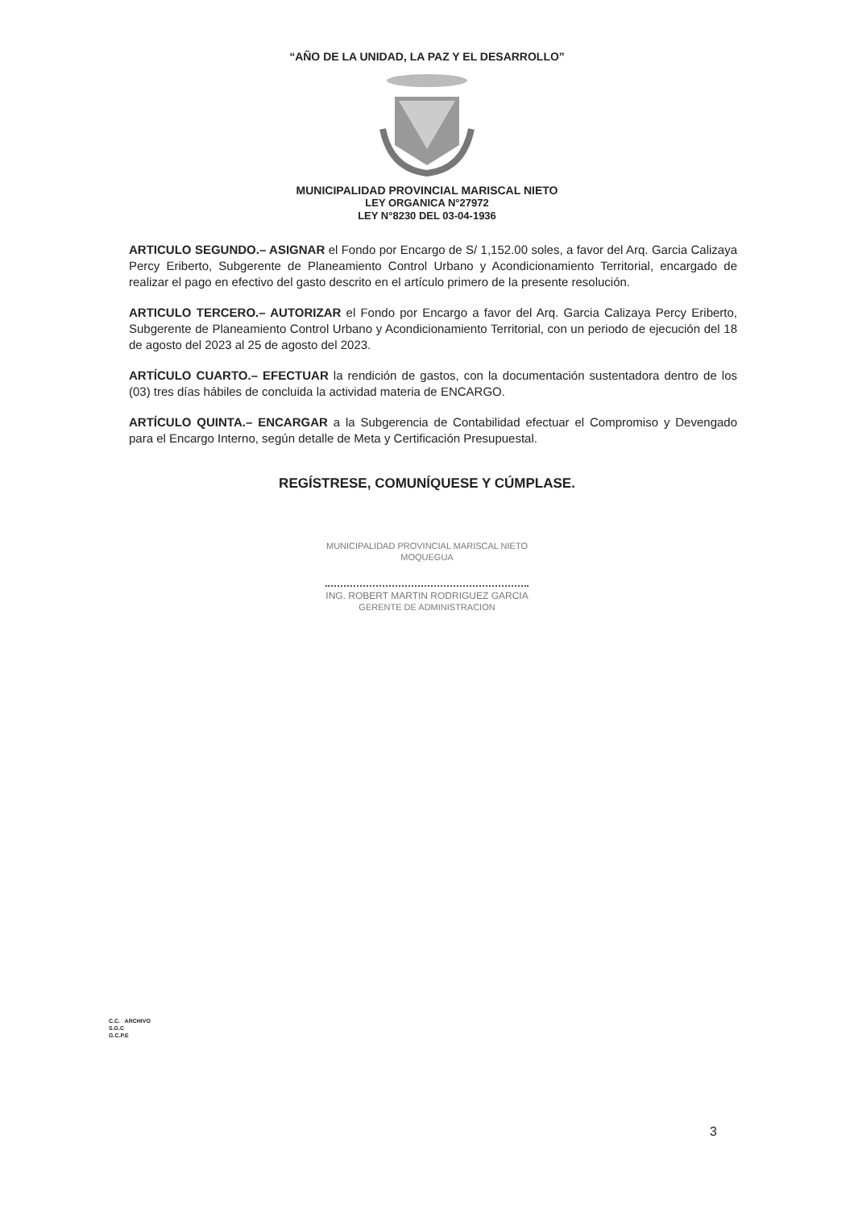“AÑO DE LA UNIDAD, LA PAZ Y EL DESARROLLO”
MUNICIPALIDAD PROVINCIAL MARISCAL NIETO
LEY ORGANICA N°27972
LEY N°8230 DEL 03-04-1936
ARTICULO SEGUNDO.– ASIGNAR el Fondo por Encargo de S/ 1,152.00 soles, a favor del Arq. Garcia Calizaya Percy Eriberto, Subgerente de Planeamiento Control Urbano y Acondicionamiento Territorial, encargado de realizar el pago en efectivo del gasto descrito en el artículo primero de la presente resolución.
ARTICULO TERCERO.– AUTORIZAR el Fondo por Encargo a favor del Arq. Garcia Calizaya Percy Eriberto, Subgerente de Planeamiento Control Urbano y Acondicionamiento Territorial, con un periodo de ejecución del 18 de agosto del 2023 al 25 de agosto del 2023.
ARTÍCULO CUARTO.– EFECTUAR la rendición de gastos, con la documentación sustentadora dentro de los (03) tres días hábiles de concluida la actividad materia de ENCARGO.
ARTÍCULO QUINTA.– ENCARGAR a la Subgerencia de Contabilidad efectuar el Compromiso y Devengado para el Encargo Interno, según detalle de Meta y Certificación Presupuestal.
REGÍSTRESE, COMUNÍQUESE Y CÚMPLASE.
MUNICIPALIDAD PROVINCIAL MARISCAL NIETO
MOQUEGUA
ING. ROBERT MARTIN RODRIGUEZ GARCIA
GERENTE DE ADMINISTRACION
C.C. ARCHIVO
S.G.C
G.C.P.E
3